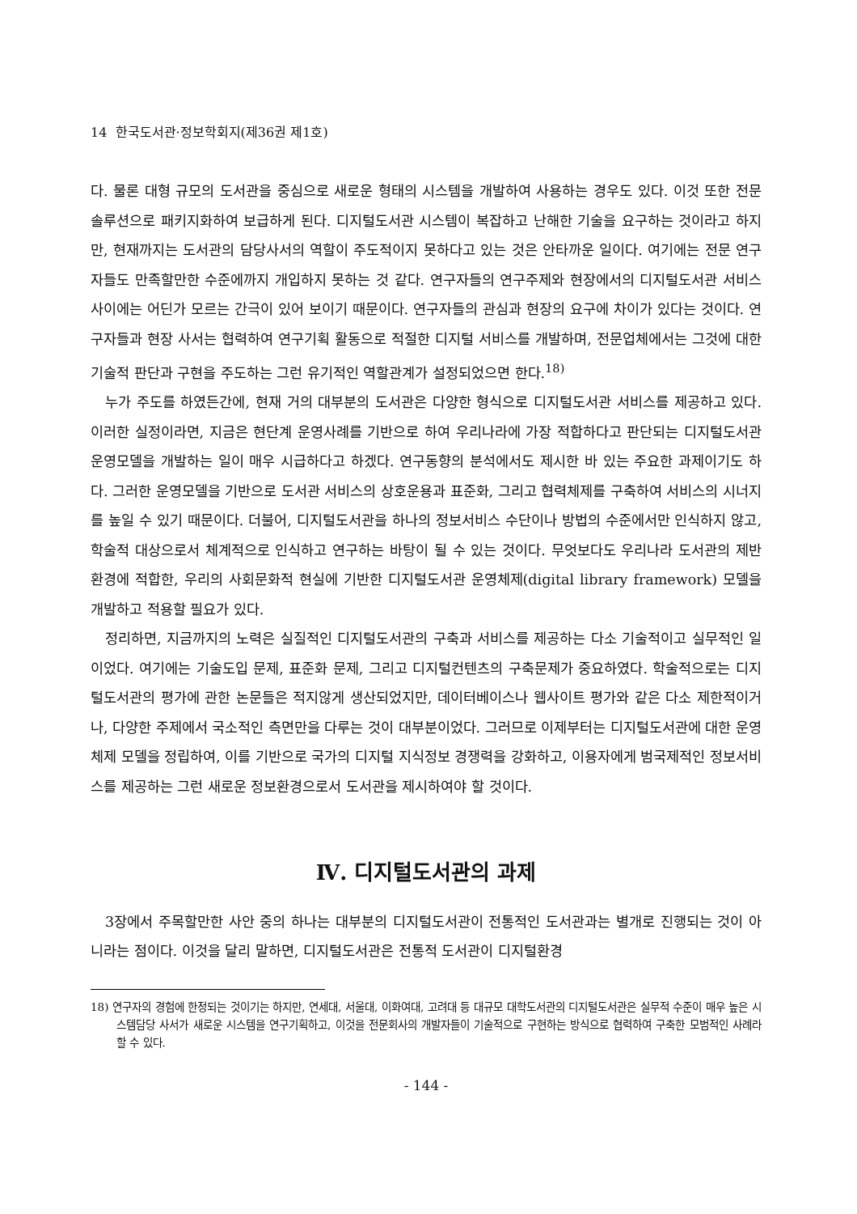14 한국도서관·정보학회지(제36권 제1호)
다. 물론 대형 규모의 도서관을 중심으로 새로운 형태의 시스템을 개발하여 사용하는 경우도 있다. 이것 또한 전문솔루션으로 패키지화하여 보급하게 된다. 디지털도서관 시스템이 복잡하고 난해한 기술을 요구하는 것이라고 하지만, 현재까지는 도서관의 담당사서의 역할이 주도적이지 못하다고 있는 것은 안타까운 일이다. 여기에는 전문 연구자들도 만족할만한 수준에까지 개입하지 못하는 것 같다. 연구자들의 연구주제와 현장에서의 디지털도서관 서비스 사이에는 어딘가 모르는 간극이 있어 보이기 때문이다. 연구자들의 관심과 현장의 요구에 차이가 있다는 것이다. 연구자들과 현장 사서는 협력하여 연구기획 활동으로 적절한 디지털 서비스를 개발하며, 전문업체에서는 그것에 대한 기술적 판단과 구현을 주도하는 그런 유기적인 역할관계가 설정되었으면 한다.<sup>18)</sup>
누가 주도를 하였든간에, 현재 거의 대부분의 도서관은 다양한 형식으로 디지털도서관 서비스를 제공하고 있다. 이러한 실정이라면, 지금은 현단계 운영사례를 기반으로 하여 우리나라에 가장 적합하다고 판단되는 디지털도서관 운영모델을 개발하는 일이 매우 시급하다고 하겠다. 연구동향의 분석에서도 제시한 바 있는 주요한 과제이기도 하다. 그러한 운영모델을 기반으로 도서관 서비스의 상호운용과 표준화, 그리고 협력체제를 구축하여 서비스의 시너지를 높일 수 있기 때문이다. 더불어, 디지털도서관을 하나의 정보서비스 수단이나 방법의 수준에서만 인식하지 않고, 학술적 대상으로서 체계적으로 인식하고 연구하는 바탕이 될 수 있는 것이다. 무엇보다도 우리나라 도서관의 제반 환경에 적합한, 우리의 사회문화적 현실에 기반한 디지털도서관 운영체제(digital library framework) 모델을 개발하고 적용할 필요가 있다.
정리하면, 지금까지의 노력은 실질적인 디지털도서관의 구축과 서비스를 제공하는 다소 기술적이고 실무적인 일이었다. 여기에는 기술도입 문제, 표준화 문제, 그리고 디지털컨텐츠의 구축문제가 중요하였다. 학술적으로는 디지털도서관의 평가에 관한 논문들은 적지않게 생산되었지만, 데이터베이스나 웹사이트 평가와 같은 다소 제한적이거나, 다양한 주제에서 국소적인 측면만을 다루는 것이 대부분이었다. 그러므로 이제부터는 디지털도서관에 대한 운영체제 모델을 정립하여, 이를 기반으로 국가의 디지털 지식정보 경쟁력을 강화하고, 이용자에게 범국제적인 정보서비스를 제공하는 그런 새로운 정보환경으로서 도서관을 제시하여야 할 것이다.
Ⅳ. 디지털도서관의 과제
3장에서 주목할만한 사안 중의 하나는 대부분의 디지털도서관이 전통적인 도서관과는 별개로 진행되는 것이 아니라는 점이다. 이것을 달리 말하면, 디지털도서관은 전통적 도서관이 디지털환경
18) 연구자의 경험에 한정되는 것이기는 하지만, 연세대, 서울대, 이화여대, 고려대 등 대규모 대학도서관의 디지털도서관은 실무적 수준이 매우 높은 시스템담당 사서가 새로운 시스템을 연구기획하고, 이것을 전문회사의 개발자들이 기술적으로 구현하는 방식으로 협력하여 구축한 모범적인 사례라 할 수 있다.
- 144 -